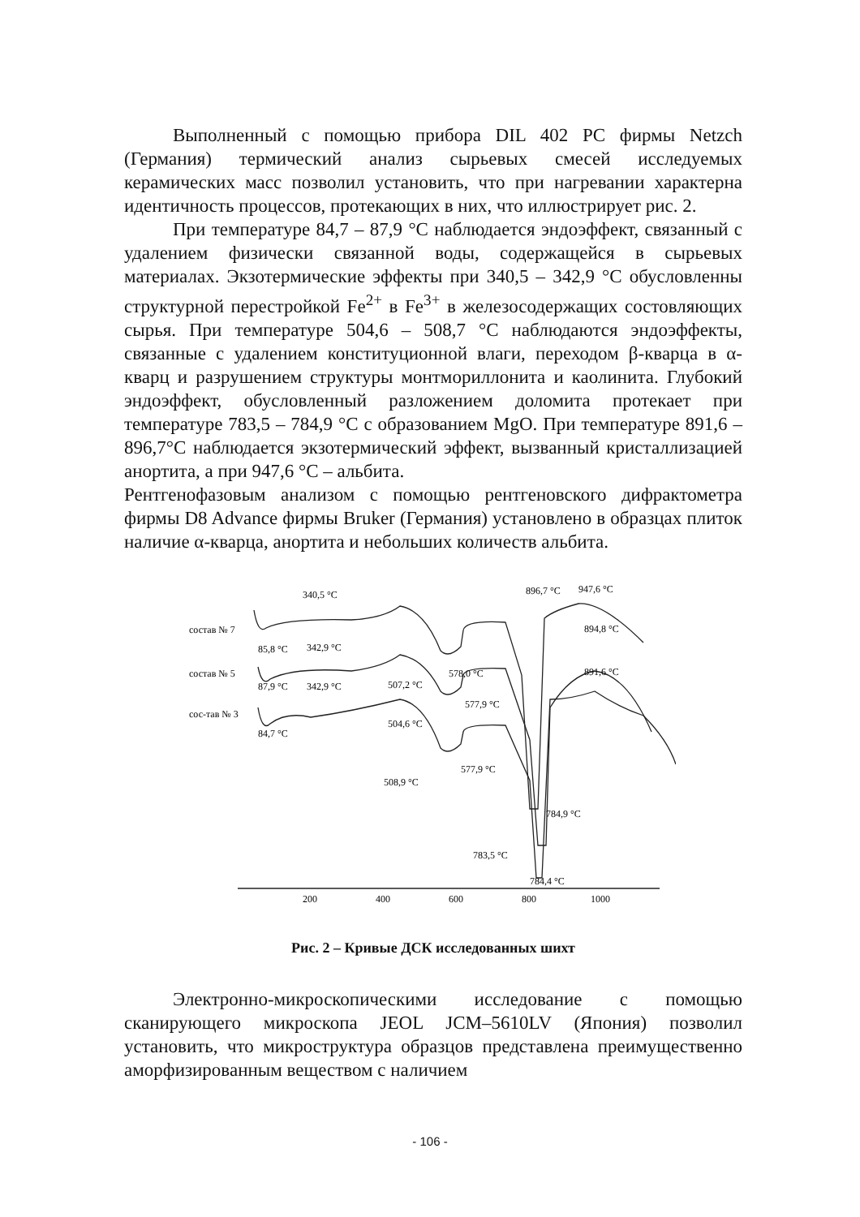Выполненный с помощью прибора DIL 402 PC фирмы Netzch (Германия) термический анализ сырьевых смесей исследуемых керамических масс позволил установить, что при нагревании характерна идентичность процессов, протекающих в них, что иллюстрирует рис. 2.
При температуре 84,7 – 87,9 °С наблюдается эндоэффект, связанный с удалением физически связанной воды, содержащейся в сырьевых материалах. Экзотермические эффекты при 340,5 – 342,9 °С обусловленны структурной перестройкой Fe<sup>2+</sup> в Fe<sup>3+</sup> в железосодержащих состовляющих сырья. При температуре 504,6 – 508,7 °С наблюдаются эндоэффекты, связанные с удалением конституционной влаги, переходом β-кварца в α-кварц и разрушением структуры монтмориллонита и каолинита. Глубокий эндоэффект, обусловленный разложением доломита протекает при температуре 783,5 – 784,9 °С с образованием MgO. При температуре 891,6 – 896,7°С наблюдается экзотермический эффект, вызванный кристаллизацией анортита, а при 947,6 °С – альбита.
Рентгенофазовым анализом с помощью рентгеновского дифрактометра фирмы D8 Advance фирмы Bruker (Германия) установлено в образцах плиток наличие α-кварца, анортита и небольших количеств альбита.
340,5 °C
896,7 °C
947,6 °C
состав № 7
894,8 °C
85,8 °C
342,9 °C
состав № 5
578,0 °C
891,6 °C
87,9 °C
342,9 °C
507,2 °C
577,9 °C
сос-тав № 3
504,6 °C
84,7 °C
577,9 °C
508,9 °C
784,9 °C
783,5 °C
784,4 °C
200
400
600
800
1000
Рис. 2 – Кривые ДСК исследованных шихт
Электронно-микроскопическими исследование с помощью сканирующего микроскопа JEOL JCM–5610LV (Япония) позволил установить, что микроструктура образцов представлена преимущественно аморфизированным веществом с наличием
- 106 -